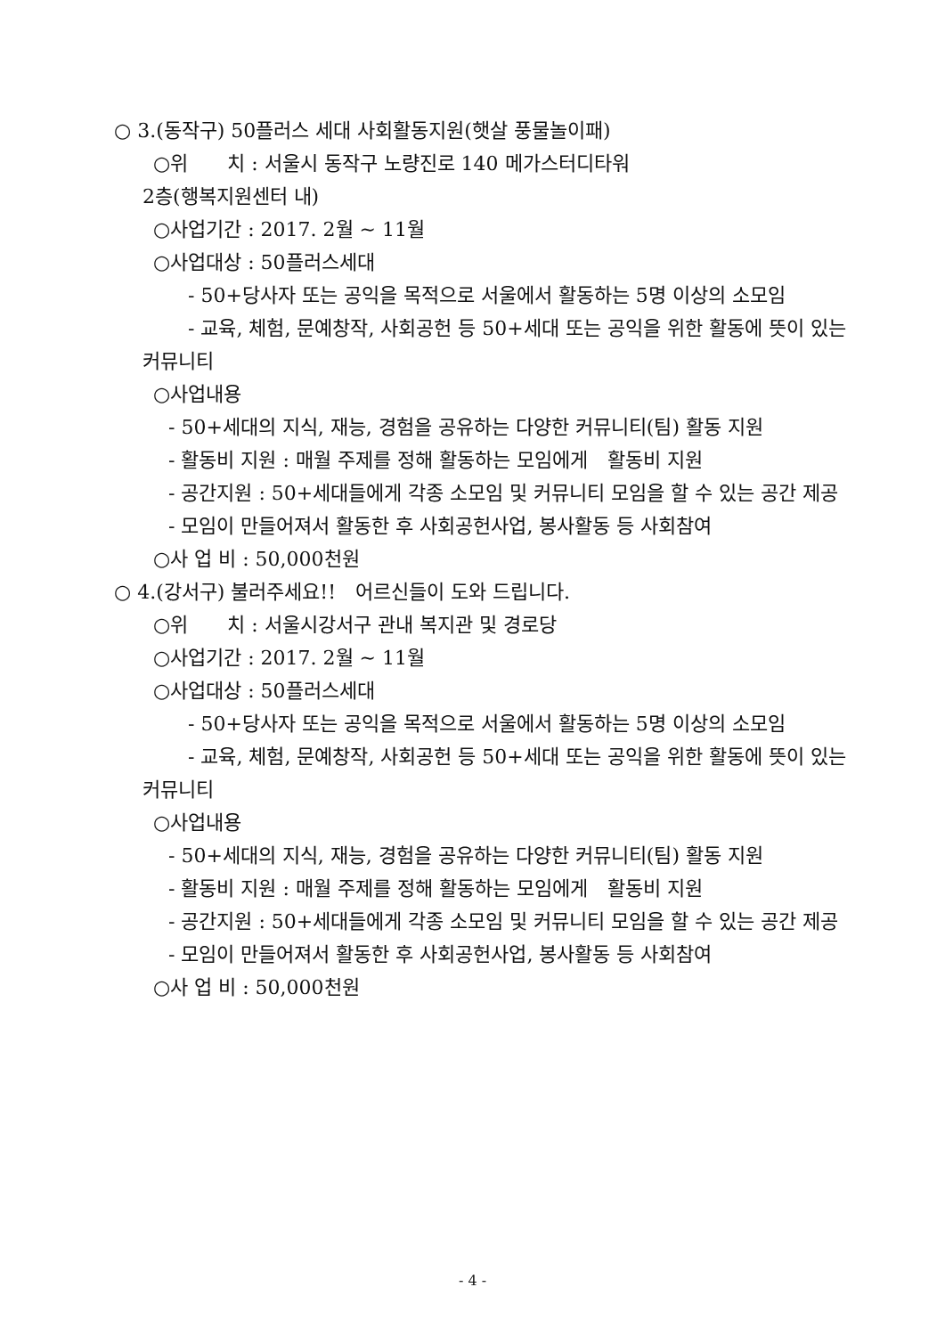○ 3.(동작구) 50플러스 세대 사회활동지원(햇살 풍물놀이패)
○위　　치 : 서울시 동작구 노량진로 140 메가스터디타워
2층(행복지원센터 내)
○사업기간 : 2017. 2월 ~ 11월
○사업대상 : 50플러스세대
　　 - 50+당사자 또는 공익을 목적으로 서울에서 활동하는 5명 이상의 소모임
　　 - 교육, 체험, 문예창작, 사회공헌 등 50+세대 또는 공익을 위한 활동에 뜻이 있는 커뮤니티
○사업내용
　 - 50+세대의 지식, 재능, 경험을 공유하는 다양한 커뮤니티(팀) 활동 지원
　 - 활동비 지원 : 매월 주제를 정해 활동하는 모임에게　활동비 지원
　 - 공간지원 : 50+세대들에게 각종 소모임 및 커뮤니티 모임을 할 수 있는 공간 제공
　 - 모임이 만들어져서 활동한 후 사회공헌사업, 봉사활동 등 사회참여
○사 업 비 : 50,000천원
○ 4.(강서구) 불러주세요!!　어르신들이 도와 드립니다.
○위　　치 : 서울시강서구 관내 복지관 및 경로당
○사업기간 : 2017. 2월 ~ 11월
○사업대상 : 50플러스세대
　　 - 50+당사자 또는 공익을 목적으로 서울에서 활동하는 5명 이상의 소모임
　　 - 교육, 체험, 문예창작, 사회공헌 등 50+세대 또는 공익을 위한 활동에 뜻이 있는 커뮤니티
○사업내용
　 - 50+세대의 지식, 재능, 경험을 공유하는 다양한 커뮤니티(팀) 활동 지원
　 - 활동비 지원 : 매월 주제를 정해 활동하는 모임에게　활동비 지원
　 - 공간지원 : 50+세대들에게 각종 소모임 및 커뮤니티 모임을 할 수 있는 공간 제공
　 - 모임이 만들어져서 활동한 후 사회공헌사업, 봉사활동 등 사회참여
○사 업 비 : 50,000천원
- 4 -